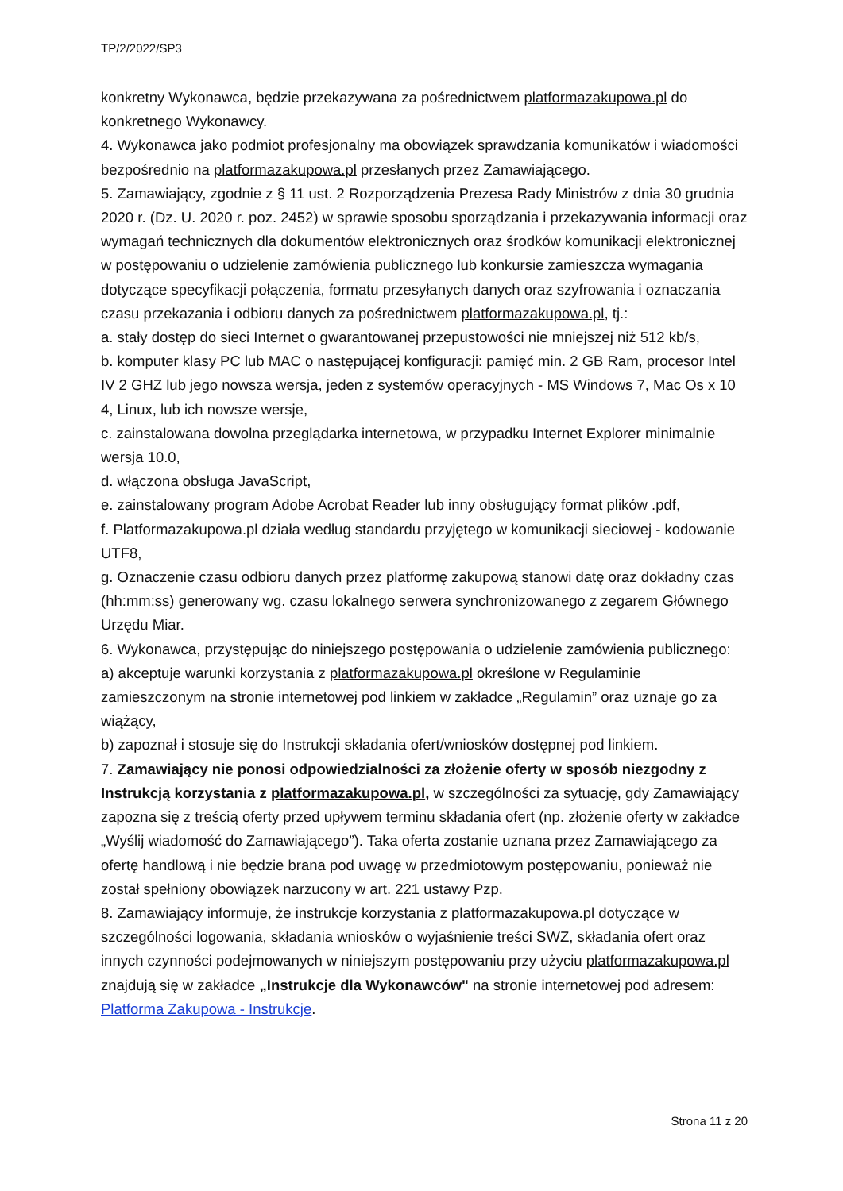TP/2/2022/SP3
konkretny Wykonawca, będzie przekazywana za pośrednictwem platformazakupowa.pl do konkretnego Wykonawcy.
4. Wykonawca jako podmiot profesjonalny ma obowiązek sprawdzania komunikatów i wiadomości bezpośrednio na platformazakupowa.pl przesłanych przez Zamawiającego.
5. Zamawiający, zgodnie z § 11 ust. 2 Rozporządzenia Prezesa Rady Ministrów z dnia 30 grudnia 2020 r. (Dz. U. 2020 r. poz. 2452) w sprawie sposobu sporządzania i przekazywania informacji oraz wymagań technicznych dla dokumentów elektronicznych oraz środków komunikacji elektronicznej w postępowaniu o udzielenie zamówienia publicznego lub konkursie zamieszcza wymagania dotyczące specyfikacji połączenia, formatu przesyłanych danych oraz szyfrowania i oznaczania czasu przekazania i odbioru danych za pośrednictwem platformazakupowa.pl, tj.:
a. stały dostęp do sieci Internet o gwarantowanej przepustowości nie mniejszej niż 512 kb/s,
b. komputer klasy PC lub MAC o następującej konfiguracji: pamięć min. 2 GB Ram, procesor Intel IV 2 GHZ lub jego nowsza wersja, jeden z systemów operacyjnych - MS Windows 7, Mac Os x 10 4, Linux, lub ich nowsze wersje,
c. zainstalowana dowolna przeglądarka internetowa, w przypadku Internet Explorer minimalnie wersja 10.0,
d. włączona obsługa JavaScript,
e. zainstalowany program Adobe Acrobat Reader lub inny obsługujący format plików .pdf,
f. Platformazakupowa.pl działa według standardu przyjętego w komunikacji sieciowej - kodowanie UTF8,
g. Oznaczenie czasu odbioru danych przez platformę zakupową stanowi datę oraz dokładny czas (hh:mm:ss) generowany wg. czasu lokalnego serwera synchronizowanego z zegarem Głównego Urzędu Miar.
6. Wykonawca, przystępując do niniejszego postępowania o udzielenie zamówienia publicznego:
a) akceptuje warunki korzystania z platformazakupowa.pl określone w Regulaminie zamieszczonym na stronie internetowej pod linkiem w zakładce „Regulamin” oraz uznaje go za wiążący,
b) zapoznał i stosuje się do Instrukcji składania ofert/wniosków dostępnej pod linkiem.
7. Zamawiający nie ponosi odpowiedzialności za złożenie oferty w sposób niezgodny z Instrukcją korzystania z platformazakupowa.pl, w szczególności za sytuację, gdy Zamawiający zapozna się z treścią oferty przed upływem terminu składania ofert (np. złożenie oferty w zakładce „Wyślij wiadomość do Zamawiającego”). Taka oferta zostanie uznana przez Zamawiającego za ofertę handlową i nie będzie brana pod uwagę w przedmiotowym postępowaniu, ponieważ nie został spełniony obowiązek narzucony w art. 221 ustawy Pzp.
8. Zamawiający informuje, że instrukcje korzystania z platformazakupowa.pl dotyczące w szczególności logowania, składania wniosków o wyjaśnienie treści SWZ, składania ofert oraz innych czynności podejmowanych w niniejszym postępowaniu przy użyciu platformazakupowa.pl znajdują się w zakładce „Instrukcje dla Wykonawców" na stronie internetowej pod adresem: Platforma Zakupowa - Instrukcje.
Strona 11 z 20